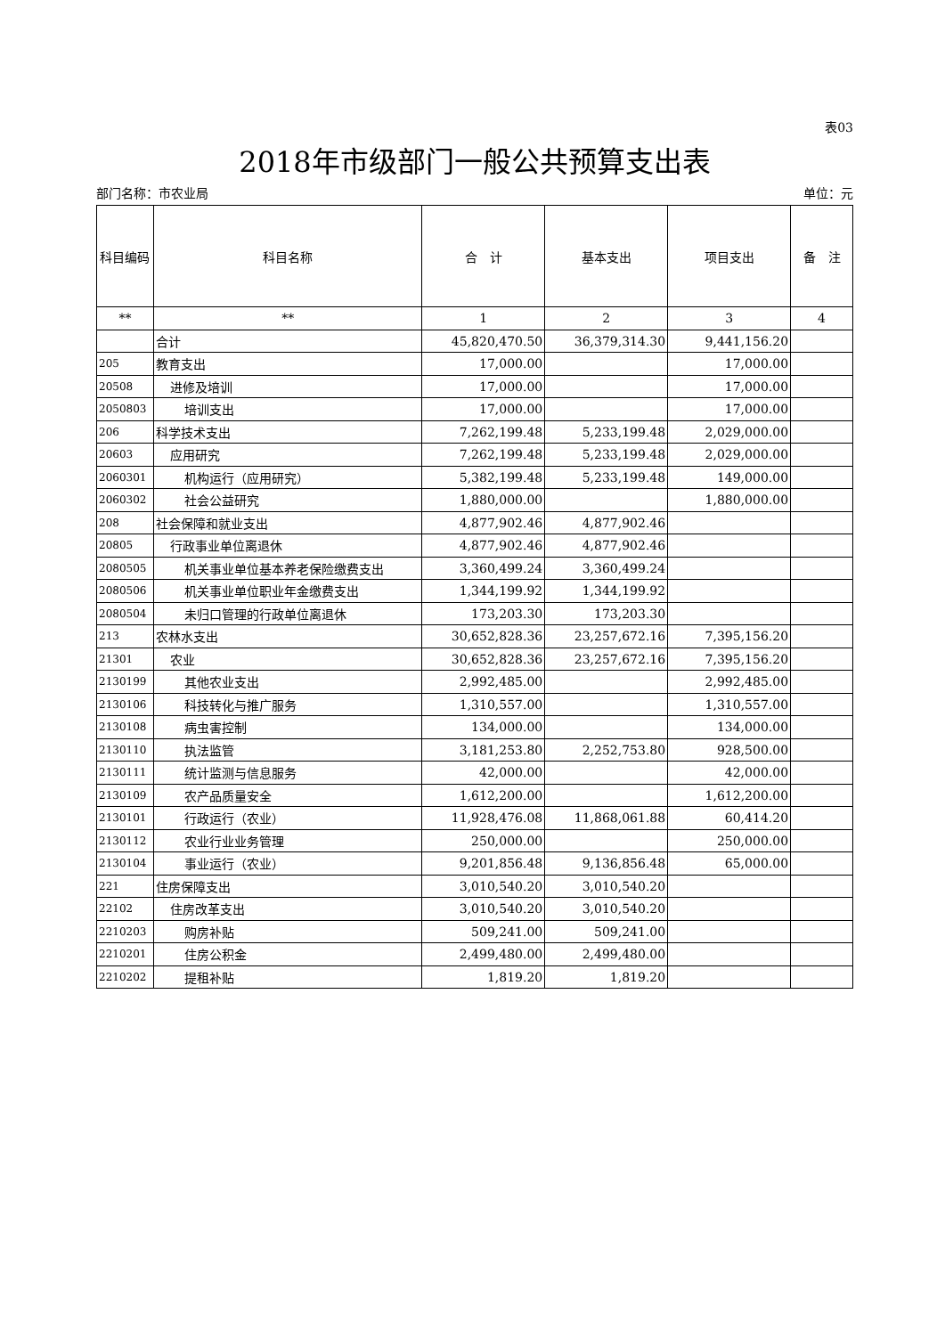表03
2018年市级部门一般公共预算支出表
部门名称：市农业局 单位：元
| 科目编码 | 科目名称 | 合 计 | 基本支出 | 项目支出 | 备 注 |
| --- | --- | --- | --- | --- | --- |
| ** | ** | 1 | 2 | 3 | 4 |
| | 合计 | 45,820,470.50 | 36,379,314.30 | 9,441,156.20 | |
| 205 | 教育支出 | 17,000.00 | | 17,000.00 | |
| 20508 | 进修及培训 | 17,000.00 | | 17,000.00 | |
| 2050803 | 培训支出 | 17,000.00 | | 17,000.00 | |
| 206 | 科学技术支出 | 7,262,199.48 | 5,233,199.48 | 2,029,000.00 | |
| 20603 | 应用研究 | 7,262,199.48 | 5,233,199.48 | 2,029,000.00 | |
| 2060301 | 机构运行（应用研究） | 5,382,199.48 | 5,233,199.48 | 149,000.00 | |
| 2060302 | 社会公益研究 | 1,880,000.00 | | 1,880,000.00 | |
| 208 | 社会保障和就业支出 | 4,877,902.46 | 4,877,902.46 | | |
| 20805 | 行政事业单位离退休 | 4,877,902.46 | 4,877,902.46 | | |
| 2080505 | 机关事业单位基本养老保险缴费支出 | 3,360,499.24 | 3,360,499.24 | | |
| 2080506 | 机关事业单位职业年金缴费支出 | 1,344,199.92 | 1,344,199.92 | | |
| 2080504 | 未归口管理的行政单位离退休 | 173,203.30 | 173,203.30 | | |
| 213 | 农林水支出 | 30,652,828.36 | 23,257,672.16 | 7,395,156.20 | |
| 21301 | 农业 | 30,652,828.36 | 23,257,672.16 | 7,395,156.20 | |
| 2130199 | 其他农业支出 | 2,992,485.00 | | 2,992,485.00 | |
| 2130106 | 科技转化与推广服务 | 1,310,557.00 | | 1,310,557.00 | |
| 2130108 | 病虫害控制 | 134,000.00 | | 134,000.00 | |
| 2130110 | 执法监管 | 3,181,253.80 | 2,252,753.80 | 928,500.00 | |
| 2130111 | 统计监测与信息服务 | 42,000.00 | | 42,000.00 | |
| 2130109 | 农产品质量安全 | 1,612,200.00 | | 1,612,200.00 | |
| 2130101 | 行政运行（农业） | 11,928,476.08 | 11,868,061.88 | 60,414.20 | |
| 2130112 | 农业行业业务管理 | 250,000.00 | | 250,000.00 | |
| 2130104 | 事业运行（农业） | 9,201,856.48 | 9,136,856.48 | 65,000.00 | |
| 221 | 住房保障支出 | 3,010,540.20 | 3,010,540.20 | | |
| 22102 | 住房改革支出 | 3,010,540.20 | 3,010,540.20 | | |
| 2210203 | 购房补贴 | 509,241.00 | 509,241.00 | | |
| 2210201 | 住房公积金 | 2,499,480.00 | 2,499,480.00 | | |
| 2210202 | 提租补贴 | 1,819.20 | 1,819.20 | | |